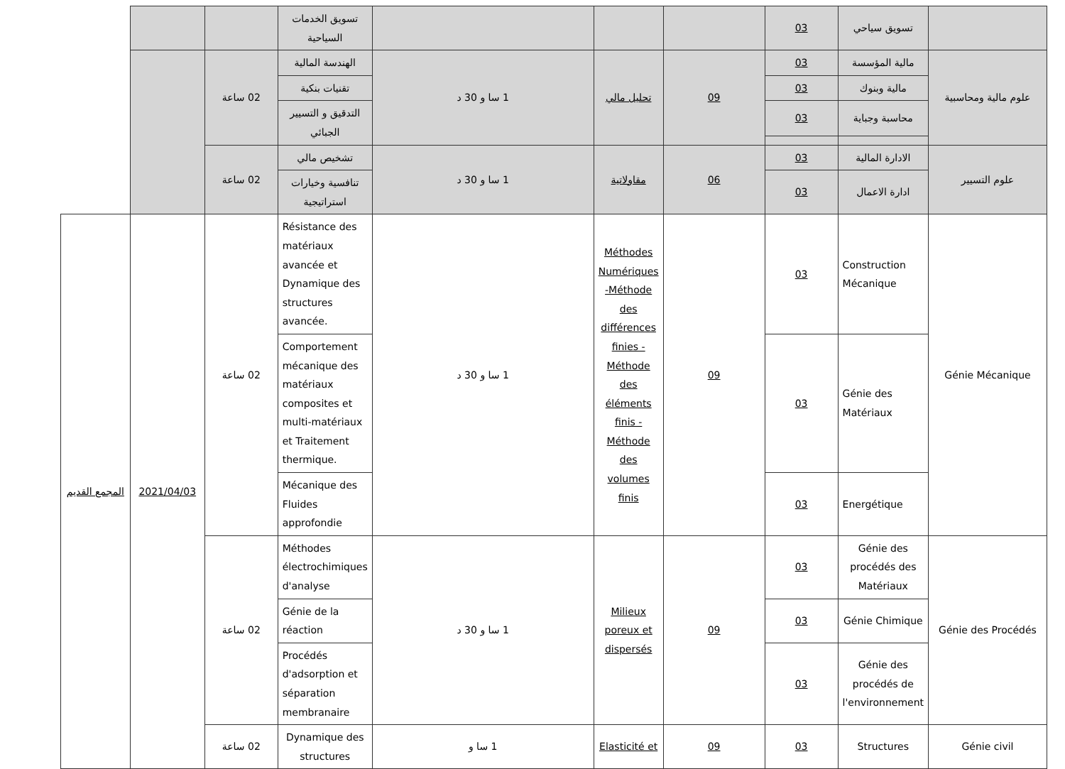| | تسويق سياحي | 03 | | | | تسويق الخدمات السياحية | | | |
| علوم مالية ومحاسبية | مالية المؤسسة | 03 | 09 | تحليل مالي | 1 سا و 30 د | الهندسة المالية | 02 ساعة | | |
| | مالية وبنوك | 03 | | | | تقنيات بنكية | | | |
| | محاسبة وجباية | 03 | | | | التدقيق و التسيير الجبائي | | | |
| علوم التسيير | الادارة المالية | 03 | 06 | مقاولاتية | 1 سا و 30 د | تشخيص مالي | 02 ساعة | | |
| | ادارة الاعمال | 03 | | | | تنافسية وخيارات استراتيجية | | | |
| Génie Mécanique | Construction Mécanique | 03 | 09 | Méthodes Numériques -Méthode des différences finies -Méthode des éléments finis -Méthode des volumes finis | 1 سا و 30 د | Résistance des matériaux avancée et Dynamique des structures avancée. | 02 ساعة | 2021/04/03 | المجمع القديم |
| | Génie des Matériaux | 03 | | | | Comportement mécanique des matériaux composites et multi-matériaux et Traitement thermique. | | | |
| | Energétique | 03 | | | | Mécanique des Fluides approfondie | | | |
| Génie des Procédés | Génie des procédés des Matériaux | 03 | 09 | Milieux poreux et dispersés | 1 سا و 30 د | Méthodes électrochimiques d'analyse | 02 ساعة | | |
| | Génie Chimique | 03 | | | | Génie de la réaction | | | |
| | Génie des procédés de l'environnement | 03 | | | | Procédés d'adsorption et séparation membranaire | | | |
| Génie civil | Structures | 03 | 09 | Elasticité et | 1 سا و | Dynamique des structures | 02 ساعة | | |